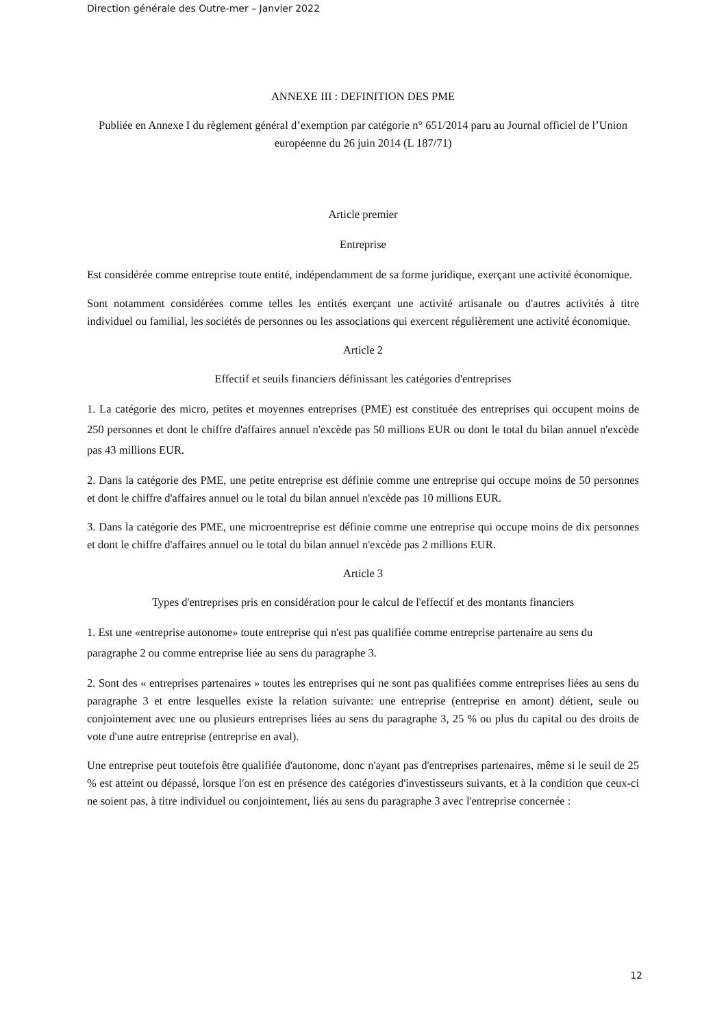Direction générale des Outre-mer – Janvier 2022
ANNEXE III : DEFINITION DES PME
Publiée en Annexe I du règlement général d’exemption par catégorie n° 651/2014 paru au Journal officiel de l’Union européenne du 26 juin 2014 (L 187/71)
Article premier
Entreprise
Est considérée comme entreprise toute entité, indépendamment de sa forme juridique, exerçant une activité économique.
Sont notamment considérées comme telles les entités exerçant une activité artisanale ou d'autres activités à titre individuel ou familial, les sociétés de personnes ou les associations qui exercent régulièrement une activité économique.
Article 2
Effectif et seuils financiers définissant les catégories d'entreprises
1. La catégorie des micro, petites et moyennes entreprises (PME) est constituée des entreprises qui occupent moins de 250 personnes et dont le chiffre d'affaires annuel n'excède pas 50 millions EUR ou dont le total du bilan annuel n'excède pas 43 millions EUR.
2. Dans la catégorie des PME, une petite entreprise est définie comme une entreprise qui occupe moins de 50 personnes et dont le chiffre d'affaires annuel ou le total du bilan annuel n'excède pas 10 millions EUR.
3. Dans la catégorie des PME, une microentreprise est définie comme une entreprise qui occupe moins de dix personnes et dont le chiffre d'affaires annuel ou le total du bilan annuel n'excède pas 2 millions EUR.
Article 3
Types d'entreprises pris en considération pour le calcul de l'effectif et des montants financiers
1. Est une «entreprise autonome» toute entreprise qui n'est pas qualifiée comme entreprise partenaire au sens du paragraphe 2 ou comme entreprise liée au sens du paragraphe 3.
2. Sont des « entreprises partenaires » toutes les entreprises qui ne sont pas qualifiées comme entreprises liées au sens du paragraphe 3 et entre lesquelles existe la relation suivante: une entreprise (entreprise en amont) détient, seule ou conjointement avec une ou plusieurs entreprises liées au sens du paragraphe 3, 25 % ou plus du capital ou des droits de vote d'une autre entreprise (entreprise en aval).
Une entreprise peut toutefois être qualifiée d'autonome, donc n'ayant pas d'entreprises partenaires, même si le seuil de 25 % est atteint ou dépassé, lorsque l'on est en présence des catégories d'investisseurs suivants, et à la condition que ceux-ci ne soient pas, à titre individuel ou conjointement, liés au sens du paragraphe 3 avec l'entreprise concernée :
12